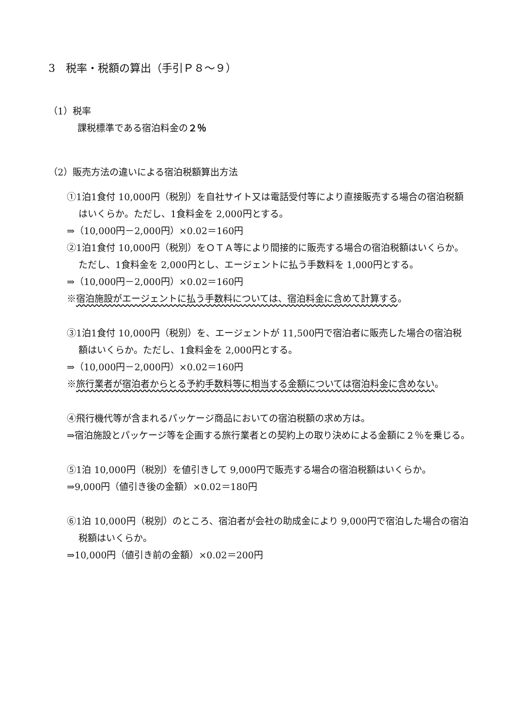3　税率・税額の算出（手引Ｐ８～９）
（1）税率
課税標準である宿泊料金の２％
（2）販売方法の違いによる宿泊税額算出方法
①1泊1食付 10,000円（税別）を自社サイト又は電話受付等により直接販売する場合の宿泊税額はいくらか。ただし、1食料金を 2,000円とする。
⇒（10,000円－2,000円）×0.02＝160円
②1泊1食付 10,000円（税別）をＯＴＡ等により間接的に販売する場合の宿泊税額はいくらか。ただし、1食料金を 2,000円とし、エージェントに払う手数料を 1,000円とする。
⇒（10,000円－2,000円）×0.02＝160円
※宿泊施設がエージェントに払う手数料については、宿泊料金に含めて計算する。
③1泊1食付 10,000円（税別）を、エージェントが 11,500円で宿泊者に販売した場合の宿泊税額はいくらか。ただし、1食料金を 2,000円とする。
⇒（10,000円－2,000円）×0.02＝160円
※旅行業者が宿泊者からとる予約手数料等に相当する金額については宿泊料金に含めない。
④飛行機代等が含まれるパッケージ商品においての宿泊税額の求め方は。
⇒宿泊施設とパッケージ等を企画する旅行業者との契約上の取り決めによる金額に２％を乗じる。
⑤1泊 10,000円（税別）を値引きして 9,000円で販売する場合の宿泊税額はいくらか。
⇒9,000円（値引き後の金額）×0.02＝180円
⑥1泊 10,000円（税別）のところ、宿泊者が会社の助成金により 9,000円で宿泊した場合の宿泊税額はいくらか。
⇒10,000円（値引き前の金額）×0.02＝200円